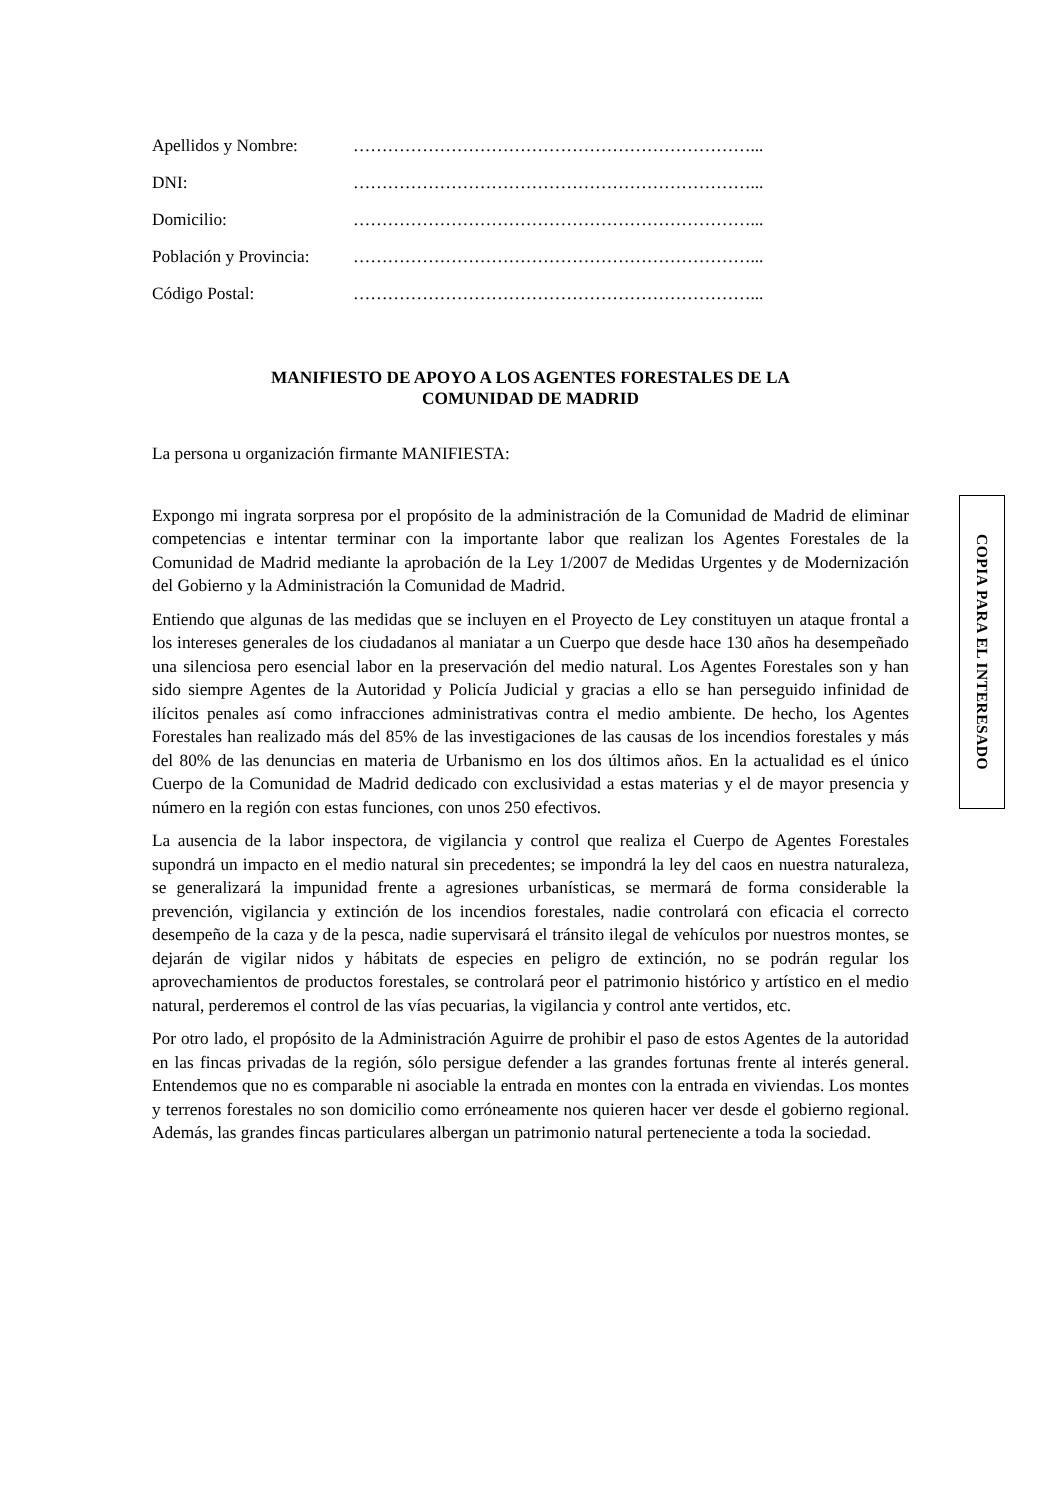| Apellidos y Nombre: | ……………………………………………………………... |
| DNI: | ……………………………………………………………... |
| Domicilio: | ……………………………………………………………... |
| Población y Provincia: | ……………………………………………………………... |
| Código Postal: | ……………………………………………………………... |
MANIFIESTO DE APOYO A LOS AGENTES FORESTALES DE LA
COMUNIDAD DE MADRID
La persona u organización firmante MANIFIESTA:
Expongo mi ingrata sorpresa por el propósito de la administración de la Comunidad de Madrid de eliminar competencias e intentar terminar con la importante labor que realizan los Agentes Forestales de la Comunidad de Madrid mediante la aprobación de la Ley 1/2007 de Medidas Urgentes y de Modernización del Gobierno y la Administración la Comunidad de Madrid.
Entiendo que algunas de las medidas que se incluyen en el Proyecto de Ley constituyen un ataque frontal a los intereses generales de los ciudadanos al maniatar a un Cuerpo que desde hace 130 años ha desempeñado una silenciosa pero esencial labor en la preservación del medio natural. Los Agentes Forestales son y han sido siempre Agentes de la Autoridad y Policía Judicial y gracias a ello se han perseguido infinidad de ilícitos penales así como infracciones administrativas contra el medio ambiente. De hecho, los Agentes Forestales han realizado más del 85% de las investigaciones de las causas de los incendios forestales y más del 80% de las denuncias en materia de Urbanismo en los dos últimos años. En la actualidad es el único Cuerpo de la Comunidad de Madrid dedicado con exclusividad a estas materias y el de mayor presencia y número en la región con estas funciones, con unos 250 efectivos.
La ausencia de la labor inspectora, de vigilancia y control que realiza el Cuerpo de Agentes Forestales supondrá un impacto en el medio natural sin precedentes; se impondrá la ley del caos en nuestra naturaleza, se generalizará la impunidad frente a agresiones urbanísticas, se mermará de forma considerable la prevención, vigilancia y extinción de los incendios forestales, nadie controlará con eficacia el correcto desempeño de la caza y de la pesca, nadie supervisará el tránsito ilegal de vehículos por nuestros montes, se dejarán de vigilar nidos y hábitats de especies en peligro de extinción, no se podrán regular los aprovechamientos de productos forestales, se controlará peor el patrimonio histórico y artístico en el medio natural, perderemos el control de las vías pecuarias, la vigilancia y control ante vertidos, etc.
Por otro lado, el propósito de la Administración Aguirre de prohibir el paso de estos Agentes de la autoridad en las fincas privadas de la región, sólo persigue defender a las grandes fortunas frente al interés general. Entendemos que no es comparable ni asociable la entrada en montes con la entrada en viviendas. Los montes y terrenos forestales no son domicilio como erróneamente nos quieren hacer ver desde el gobierno regional. Además, las grandes fincas particulares albergan un patrimonio natural perteneciente a toda la sociedad.
COPIA PARA EL INTERESADO